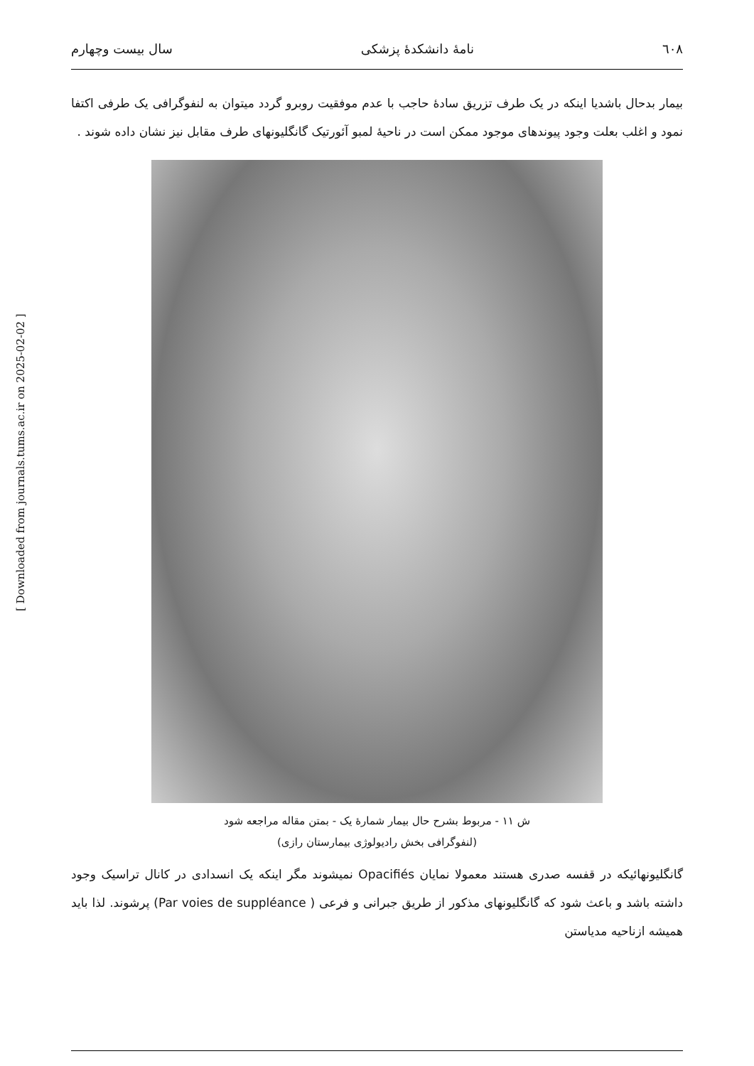٦٠٨ نامهٔ دانشکدهٔ پزشکی سال بیست وچهارم
بیمار بدحال باشدیا اینکه در یک طرف تزریق سادهٔ حاجب با عدم موفقیت روبرو گردد میتوان به لنفوگرافی یک طرفی اکتفا نمود و اغلب بعلت وجود پیوندهای موجود ممکن است در ناحیهٔ لمبو آئورتیک گانگلیونهای طرف مقابل نیز نشان داده شوند .
ش ۱۱ - مربوط بشرح حال بیمار شمارهٔ یک - بمتن مقاله مراجعه شود
(لنفوگرافی بخش رادیولوژی بیمارستان رازی)
گانگلیونهائیکه در قفسه صدری هستند معمولا نمایان Opacifiés نمیشوند مگر اینکه یک انسدادی در کانال تراسیک وجود داشته باشد و باعث شود که گانگلیونهای مذکور از طریق جبرانی و فرعی ( Par voies de suppléance) پرشوند. لذا باید همیشه ازناحیه مدیاستن
[ Downloaded from journals.tums.ac.ir on 2025-02-02 ]